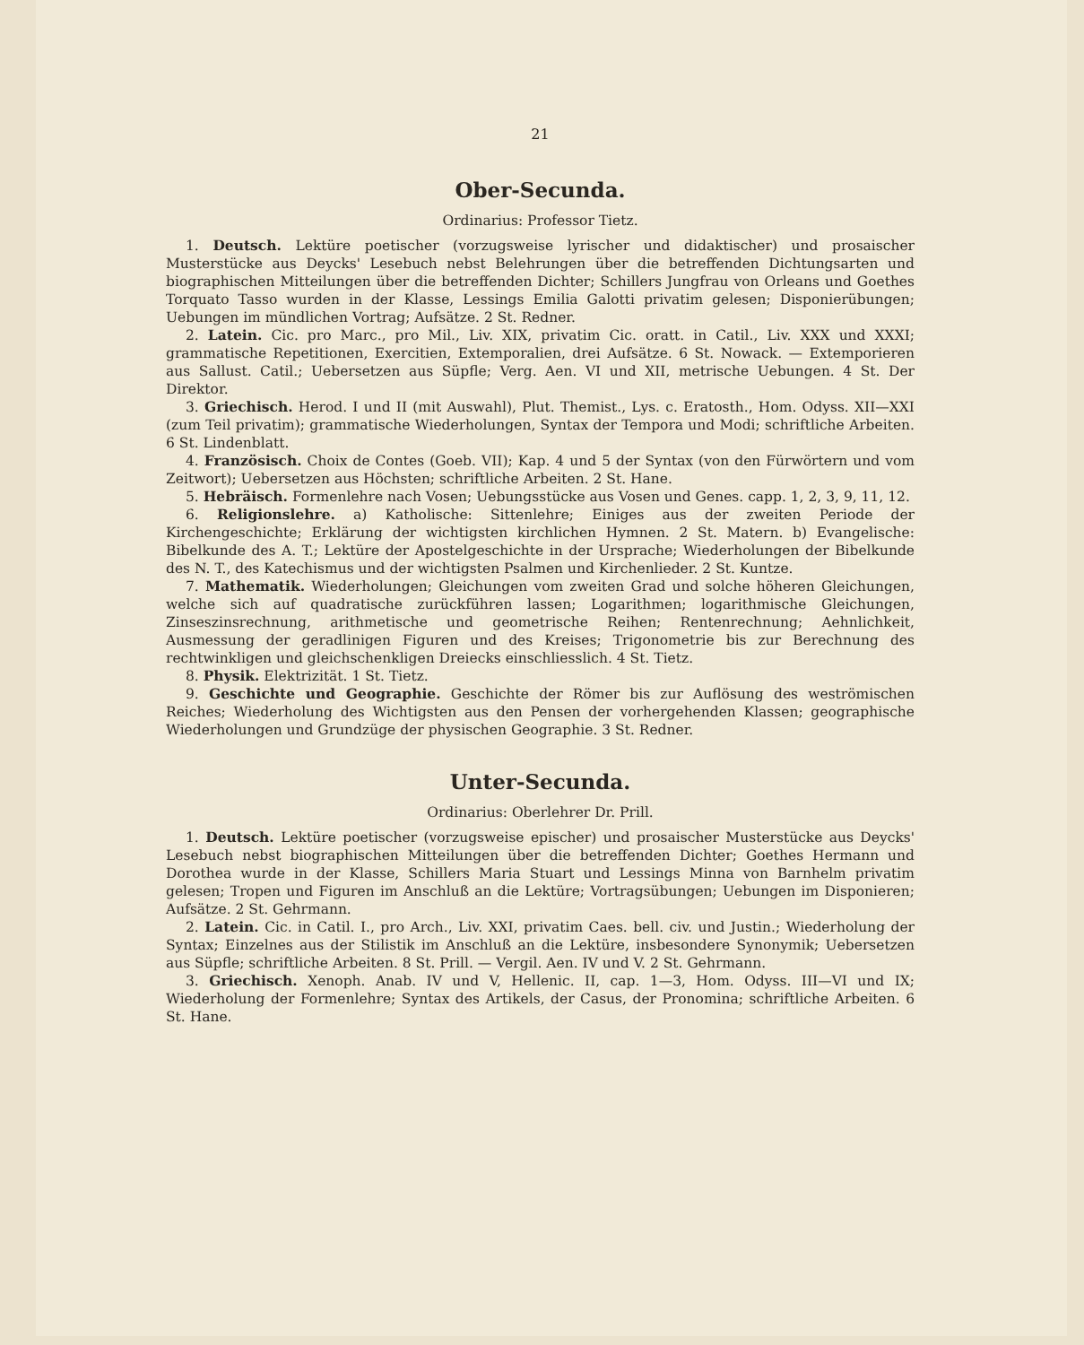21
Ober-Secunda.
Ordinarius: Professor Tietz.
1. Deutsch. Lektüre poetischer (vorzugsweise lyrischer und didaktischer) und prosaischer Musterstücke aus Deycks' Lesebuch nebst Belehrungen über die betreffenden Dichtungsarten und biographischen Mitteilungen über die betreffenden Dichter; Schillers Jungfrau von Orleans und Goethes Torquato Tasso wurden in der Klasse, Lessings Emilia Galotti privatim gelesen; Disponierübungen; Uebungen im mündlichen Vortrag; Aufsätze. 2 St. Redner.
2. Latein. Cic. pro Marc., pro Mil., Liv. XIX, privatim Cic. oratt. in Catil., Liv. XXX und XXXI; grammatische Repetitionen, Exercitien, Extemporalien, drei Aufsätze. 6 St. Nowack. — Extemporieren aus Sallust. Catil.; Uebersetzen aus Süpfle; Verg. Aen. VI und XII, metrische Uebungen. 4 St. Der Direktor.
3. Griechisch. Herod. I und II (mit Auswahl), Plut. Themist., Lys. c. Eratosth., Hom. Odyss. XII—XXI (zum Teil privatim); grammatische Wiederholungen, Syntax der Tempora und Modi; schriftliche Arbeiten. 6 St. Lindenblatt.
4. Französisch. Choix de Contes (Goeb. VII); Kap. 4 und 5 der Syntax (von den Fürwörtern und vom Zeitwort); Uebersetzen aus Höchsten; schriftliche Arbeiten. 2 St. Hane.
5. Hebräisch. Formenlehre nach Vosen; Uebungsstücke aus Vosen und Genes. capp. 1, 2, 3, 9, 11, 12.
6. Religionslehre. a) Katholische: Sittenlehre; Einiges aus der zweiten Periode der Kirchengeschichte; Erklärung der wichtigsten kirchlichen Hymnen. 2 St. Matern. b) Evangelische: Bibelkunde des A. T.; Lektüre der Apostelgeschichte in der Ursprache; Wiederholungen der Bibelkunde des N. T., des Katechismus und der wichtigsten Psalmen und Kirchenlieder. 2 St. Kuntze.
7. Mathematik. Wiederholungen; Gleichungen vom zweiten Grad und solche höheren Gleichungen, welche sich auf quadratische zurückführen lassen; Logarithmen; logarithmische Gleichungen, Zinseszinsrechnung, arithmetische und geometrische Reihen; Rentenrechnung; Aehnlichkeit, Ausmessung der geradlinigen Figuren und des Kreises; Trigonometrie bis zur Berechnung des rechtwinkligen und gleichschenkligen Dreiecks einschliesslich. 4 St. Tietz.
8. Physik. Elektrizität. 1 St. Tietz.
9. Geschichte und Geographie. Geschichte der Römer bis zur Auflösung des weströmischen Reiches; Wiederholung des Wichtigsten aus den Pensen der vorhergehenden Klassen; geographische Wiederholungen und Grundzüge der physischen Geographie. 3 St. Redner.
Unter-Secunda.
Ordinarius: Oberlehrer Dr. Prill.
1. Deutsch. Lektüre poetischer (vorzugsweise epischer) und prosaischer Musterstücke aus Deycks' Lesebuch nebst biographischen Mitteilungen über die betreffenden Dichter; Goethes Hermann und Dorothea wurde in der Klasse, Schillers Maria Stuart und Lessings Minna von Barnhelm privatim gelesen; Tropen und Figuren im Anschluß an die Lektüre; Vortragsübungen; Uebungen im Disponieren; Aufsätze. 2 St. Gehrmann.
2. Latein. Cic. in Catil. I., pro Arch., Liv. XXI, privatim Caes. bell. civ. und Justin.; Wiederholung der Syntax; Einzelnes aus der Stilistik im Anschluß an die Lektüre, insbesondere Synonymik; Uebersetzen aus Süpfle; schriftliche Arbeiten. 8 St. Prill. — Vergil. Aen. IV und V. 2 St. Gehrmann.
3. Griechisch. Xenoph. Anab. IV und V, Hellenic. II, cap. 1—3, Hom. Odyss. III—VI und IX; Wiederholung der Formenlehre; Syntax des Artikels, der Casus, der Pronomina; schriftliche Arbeiten. 6 St. Hane.